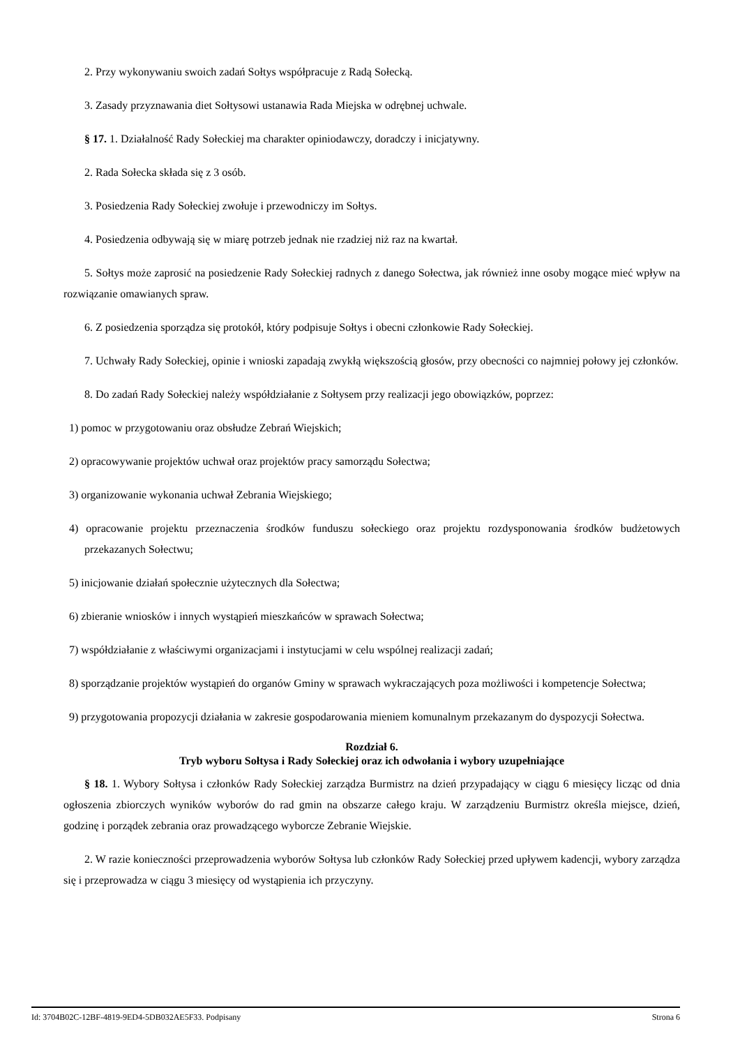2. Przy wykonywaniu swoich zadań Sołtys współpracuje z Radą Sołecką.
3. Zasady przyznawania diet Sołtysowi ustanawia Rada Miejska w odrębnej uchwale.
§ 17. 1. Działalność Rady Sołeckiej ma charakter opiniodawczy, doradczy i inicjatywny.
2. Rada Sołecka składa się z 3 osób.
3. Posiedzenia Rady Sołeckiej zwołuje i przewodniczy im Sołtys.
4. Posiedzenia odbywają się w miarę potrzeb jednak nie rzadziej niż raz na kwartał.
5. Sołtys może zaprosić na posiedzenie Rady Sołeckiej radnych z danego Sołectwa, jak również inne osoby mogące mieć wpływ na rozwiązanie omawianych spraw.
6. Z posiedzenia sporządza się protokół, który podpisuje Sołtys i obecni członkowie Rady Sołeckiej.
7. Uchwały Rady Sołeckiej, opinie i wnioski zapadają zwykłą większością głosów, przy obecności co najmniej połowy jej członków.
8. Do zadań Rady Sołeckiej należy współdziałanie z Sołtysem przy realizacji jego obowiązków, poprzez:
1) pomoc w przygotowaniu oraz obsłudze Zebrań Wiejskich;
2) opracowywanie projektów uchwał oraz projektów pracy samorządu Sołectwa;
3) organizowanie wykonania uchwał Zebrania Wiejskiego;
4) opracowanie projektu przeznaczenia środków funduszu sołeckiego oraz projektu rozdysponowania środków budżetowych przekazanych Sołectwu;
5) inicjowanie działań społecznie użytecznych dla Sołectwa;
6) zbieranie wniosków i innych wystąpień mieszkańców w sprawach Sołectwa;
7) współdziałanie z właściwymi organizacjami i instytucjami w celu wspólnej realizacji zadań;
8) sporządzanie projektów wystąpień do organów Gminy w sprawach wykraczających poza możliwości i kompetencje Sołectwa;
9) przygotowania propozycji działania w zakresie gospodarowania mieniem komunalnym przekazanym do dyspozycji Sołectwa.
Rozdział 6.
Tryb wyboru Sołtysa i Rady Sołeckiej oraz ich odwołania i wybory uzupełniające
§ 18. 1. Wybory Sołtysa i członków Rady Sołeckiej zarządza Burmistrz na dzień przypadający w ciągu 6 miesięcy licząc od dnia ogłoszenia zbiorczych wyników wyborów do rad gmin na obszarze całego kraju. W zarządzeniu Burmistrz określa miejsce, dzień, godzinę i porządek zebrania oraz prowadzącego wyborcze Zebranie Wiejskie.
2. W razie konieczności przeprowadzenia wyborów Sołtysa lub członków Rady Sołeckiej przed upływem kadencji, wybory zarządza się i przeprowadza w ciągu 3 miesięcy od wystąpienia ich przyczyny.
Id: 3704B02C-12BF-4819-9ED4-5DB032AE5F33. Podpisany Strona 6